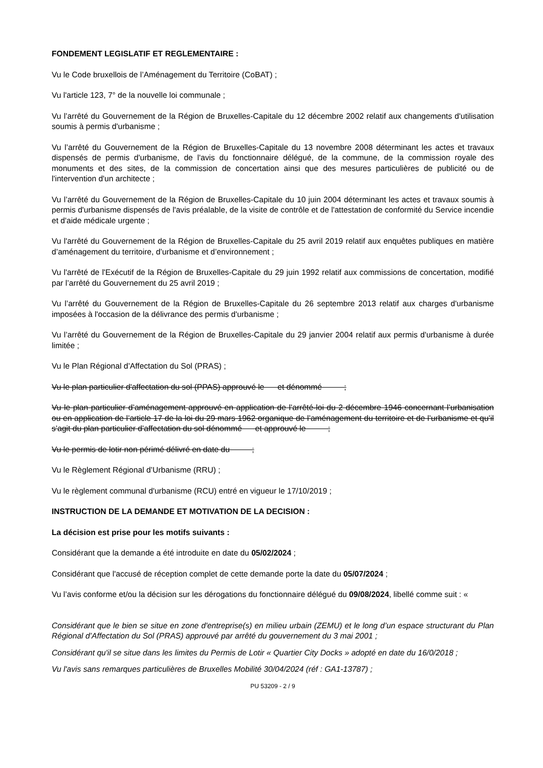FONDEMENT LEGISLATIF ET REGLEMENTAIRE :
Vu le Code bruxellois de l’Aménagement du Territoire (CoBAT) ;
Vu l'article 123, 7° de la nouvelle loi communale ;
Vu l’arrêté du Gouvernement de la Région de Bruxelles-Capitale du 12 décembre 2002 relatif aux changements d'utilisation soumis à permis d'urbanisme ;
Vu l’arrêté du Gouvernement de la Région de Bruxelles-Capitale du 13 novembre 2008 déterminant les actes et travaux dispensés de permis d'urbanisme, de l'avis du fonctionnaire délégué, de la commune, de la commission royale des monuments et des sites, de la commission de concertation ainsi que des mesures particulières de publicité ou de l'intervention d'un architecte ;
Vu l’arrêté du Gouvernement de la Région de Bruxelles-Capitale du 10 juin 2004 déterminant les actes et travaux soumis à permis d'urbanisme dispensés de l'avis préalable, de la visite de contrôle et de l'attestation de conformité du Service incendie et d'aide médicale urgente ;
Vu l'arrêté du Gouvernement de la Région de Bruxelles-Capitale du 25 avril 2019 relatif aux enquêtes publiques en matière d’aménagement du territoire, d’urbanisme et d’environnement ;
Vu l'arrêté de l'Exécutif de la Région de Bruxelles-Capitale du 29 juin 1992 relatif aux commissions de concertation, modifié par l’arrêté du Gouvernement du 25 avril 2019 ;
Vu l’arrêté du Gouvernement de la Région de Bruxelles-Capitale du 26 septembre 2013 relatif aux charges d'urbanisme imposées à l'occasion de la délivrance des permis d'urbanisme ;
Vu l’arrêté du Gouvernement de la Région de Bruxelles-Capitale du 29 janvier 2004 relatif aux permis d'urbanisme à durée limitée ;
Vu le Plan Régional d’Affectation du Sol (PRAS) ;
Vu le plan particulier d'affectation du sol (PPAS) approuvé le et dénommé ;
Vu le plan particulier d’aménagement approuvé en application de l’arrêté-loi du 2 décembre 1946 concernant l’urbanisation ou en application de l’article 17 de la loi du 29 mars 1962 organique de l’aménagement du territoire et de l’urbanisme et qu’il s’agit du plan particulier d’affectation du sol dénommé et approuvé le ;
Vu le permis de lotir non périmé délivré en date du ;
Vu le Règlement Régional d’Urbanisme (RRU) ;
Vu le règlement communal d'urbanisme (RCU) entré en vigueur le 17/10/2019 ;
INSTRUCTION DE LA DEMANDE ET MOTIVATION DE LA DECISION :
La décision est prise pour les motifs suivants :
Considérant que la demande a été introduite en date du 05/02/2024 ;
Considérant que l'accusé de réception complet de cette demande porte la date du 05/07/2024 ;
Vu l’avis conforme et/ou la décision sur les dérogations du fonctionnaire délégué du 09/08/2024, libellé comme suit : «
Considérant que le bien se situe en zone d'entreprise(s) en milieu urbain (ZEMU) et le long d’un espace structurant du Plan Régional d’Affectation du Sol (PRAS) approuvé par arrêté du gouvernement du 3 mai 2001 ;
Considérant qu'il se situe dans les limites du Permis de Lotir « Quartier City Docks » adopté en date du 16/0/2018 ;
Vu l'avis sans remarques particulières de Bruxelles Mobilité 30/04/2024 (réf : GA1-13787) ;
PU 53209 - 2 / 9